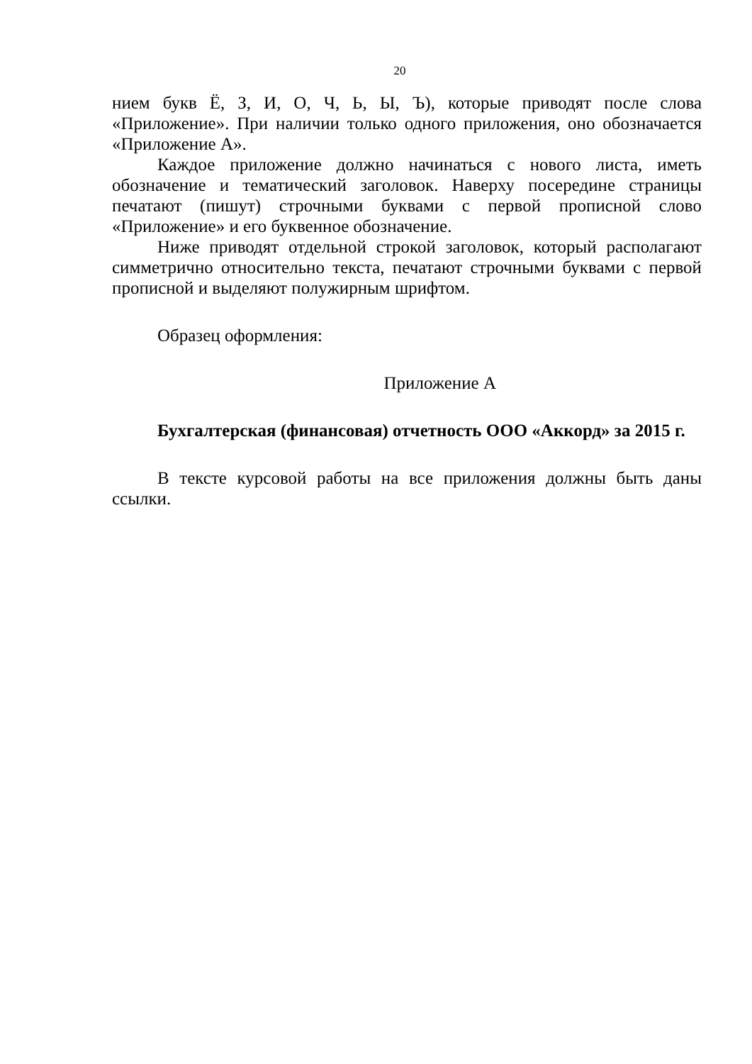20
нием букв Ё, З, И, О, Ч, Ь, Ы, Ъ), которые приводят после слова «Приложение». При наличии только одного приложения, оно обозначается «Приложение А».
Каждое приложение должно начинаться с нового листа, иметь обозначение и тематический заголовок. Наверху посередине страницы печатают (пишут) строчными буквами с первой прописной слово «Приложение» и его буквенное обозначение.
Ниже приводят отдельной строкой заголовок, который располагают симметрично относительно текста, печатают строчными буквами с первой прописной и выделяют полужирным шрифтом.
Образец оформления:
Приложение А
Бухгалтерская (финансовая) отчетность ООО «Аккорд» за 2015 г.
В тексте курсовой работы на все приложения должны быть даны ссылки.